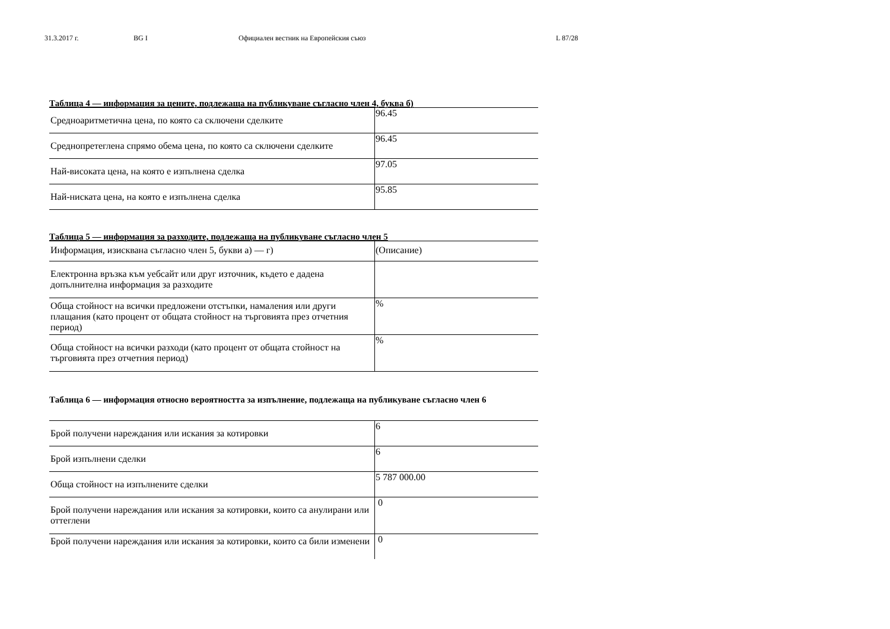31.3.2017 г. BG I Официален вестник на Европейския съюз L 87/28
Таблица 4 — информация за цените, подлежаща на публикуване съгласно член 4, буква б)
| Средноаритметична цена, по която са сключени сделките | 96.45 |
| Среднопретеглена спрямо обема цена, по която са сключени сделките | 96.45 |
| Най-високата цена, на която е изпълнена сделка | 97.05 |
| Най-ниската цена, на която е изпълнена сделка | 95.85 |
Таблица 5 — информация за разходите, подлежаща на публикуване съгласно член 5
| Информация, изисквана съгласно член 5, букви а) — г) | (Описание) |
| Електронна връзка към уебсайт или друг източник, където е дадена допълнителна информация за разходите | |
| Обща стойност на всички предложени отстъпки, намаления или други плащания (като процент от общата стойност на търговията през отчетния период) | % |
| Обща стойност на всички разходи (като процент от общата стойност на търговията през отчетния период) | % |
Таблица 6 — информация относно вероятността за изпълнение, подлежаща на публикуване съгласно член 6
| Брой получени нареждания или искания за котировки | 6 |
| Брой изпълнени сделки | 6 |
| Обща стойност на изпълнените сделки | 5 787 000.00 |
| Брой получени нареждания или искания за котировки, които са анулирани или оттеглени | 0 |
| Брой получени нареждания или искания за котировки, които са били изменени | 0 |